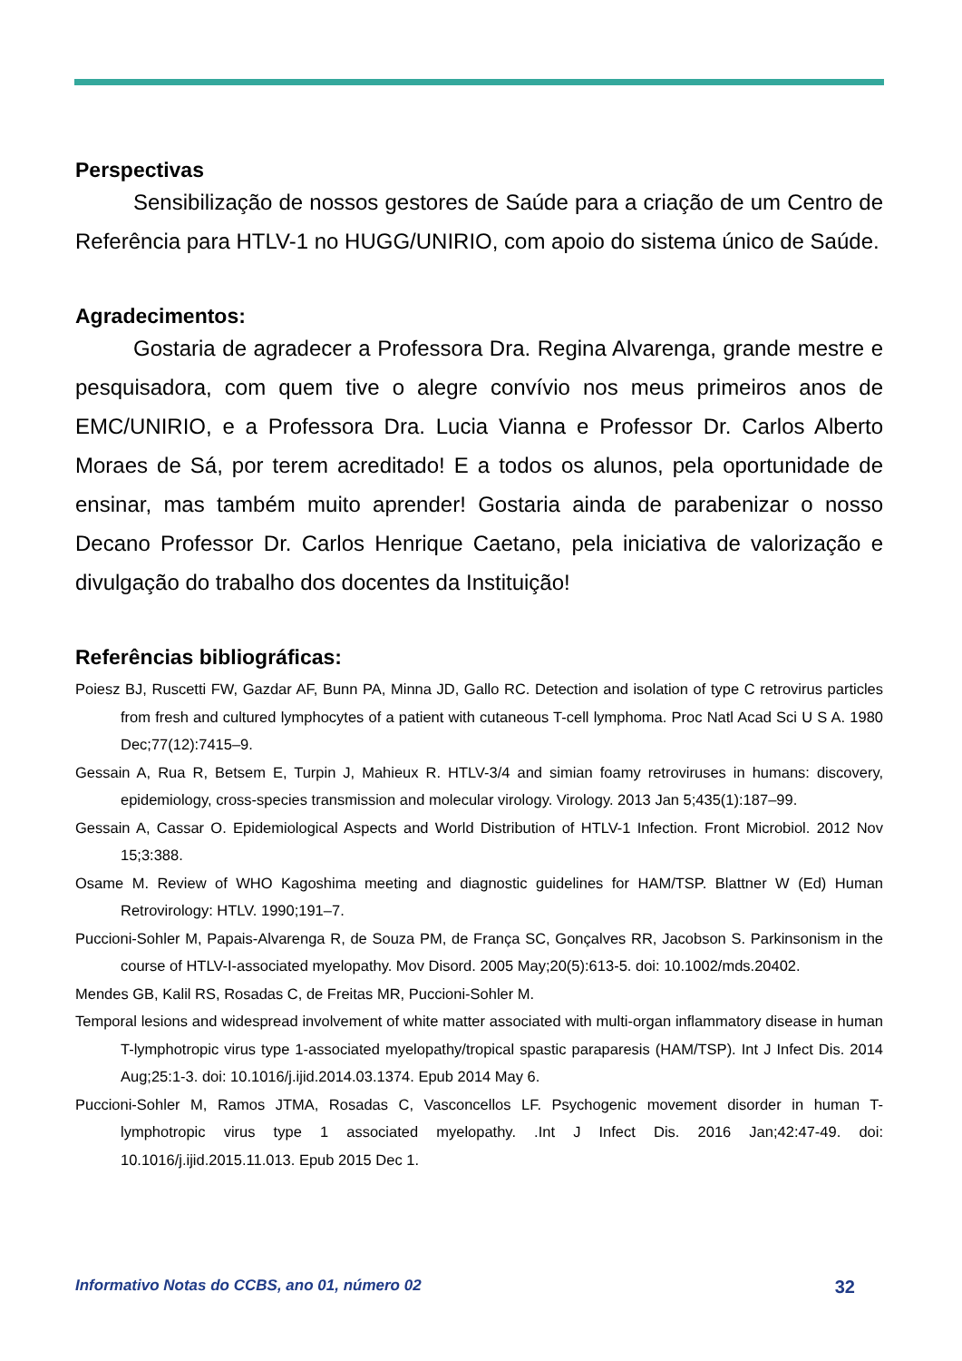Perspectivas
Sensibilização de nossos gestores de Saúde para a criação de um Centro de Referência para HTLV-1 no HUGG/UNIRIO, com apoio do sistema único de Saúde.
Agradecimentos:
Gostaria de agradecer a Professora Dra. Regina Alvarenga, grande mestre e pesquisadora, com quem tive o alegre convívio nos meus primeiros anos de EMC/UNIRIO, e a Professora Dra. Lucia Vianna e Professor Dr. Carlos Alberto Moraes de Sá, por terem acreditado! E a todos os alunos, pela oportunidade de ensinar, mas também muito aprender! Gostaria ainda de parabenizar o nosso Decano Professor Dr. Carlos Henrique Caetano, pela iniciativa de valorização e divulgação do trabalho dos docentes da Instituição!
Referências bibliográficas:
Poiesz BJ, Ruscetti FW, Gazdar AF, Bunn PA, Minna JD, Gallo RC. Detection and isolation of type C retrovirus particles from fresh and cultured lymphocytes of a patient with cutaneous T-cell lymphoma. Proc Natl Acad Sci U S A. 1980 Dec;77(12):7415–9.
Gessain A, Rua R, Betsem E, Turpin J, Mahieux R. HTLV-3/4 and simian foamy retroviruses in humans: discovery, epidemiology, cross-species transmission and molecular virology. Virology. 2013 Jan 5;435(1):187–99.
Gessain A, Cassar O. Epidemiological Aspects and World Distribution of HTLV-1 Infection. Front Microbiol. 2012 Nov 15;3:388.
Osame M. Review of WHO Kagoshima meeting and diagnostic guidelines for HAM/TSP. Blattner W (Ed) Human Retrovirology: HTLV. 1990;191–7.
Puccioni-Sohler M, Papais-Alvarenga R, de Souza PM, de França SC, Gonçalves RR, Jacobson S. Parkinsonism in the course of HTLV-I-associated myelopathy. Mov Disord. 2005 May;20(5):613-5. doi: 10.1002/mds.20402.
Mendes GB, Kalil RS, Rosadas C, de Freitas MR, Puccioni-Sohler M.
Temporal lesions and widespread involvement of white matter associated with multi-organ inflammatory disease in human T-lymphotropic virus type 1-associated myelopathy/tropical spastic paraparesis (HAM/TSP). Int J Infect Dis. 2014 Aug;25:1-3. doi: 10.1016/j.ijid.2014.03.1374. Epub 2014 May 6.
Puccioni-Sohler M, Ramos JTMA, Rosadas C, Vasconcellos LF. Psychogenic movement disorder in human T-lymphotropic virus type 1 associated myelopathy. .Int J Infect Dis. 2016 Jan;42:47-49. doi: 10.1016/j.ijid.2015.11.013. Epub 2015 Dec 1.
Informativo Notas do CCBS, ano 01, número 02 32